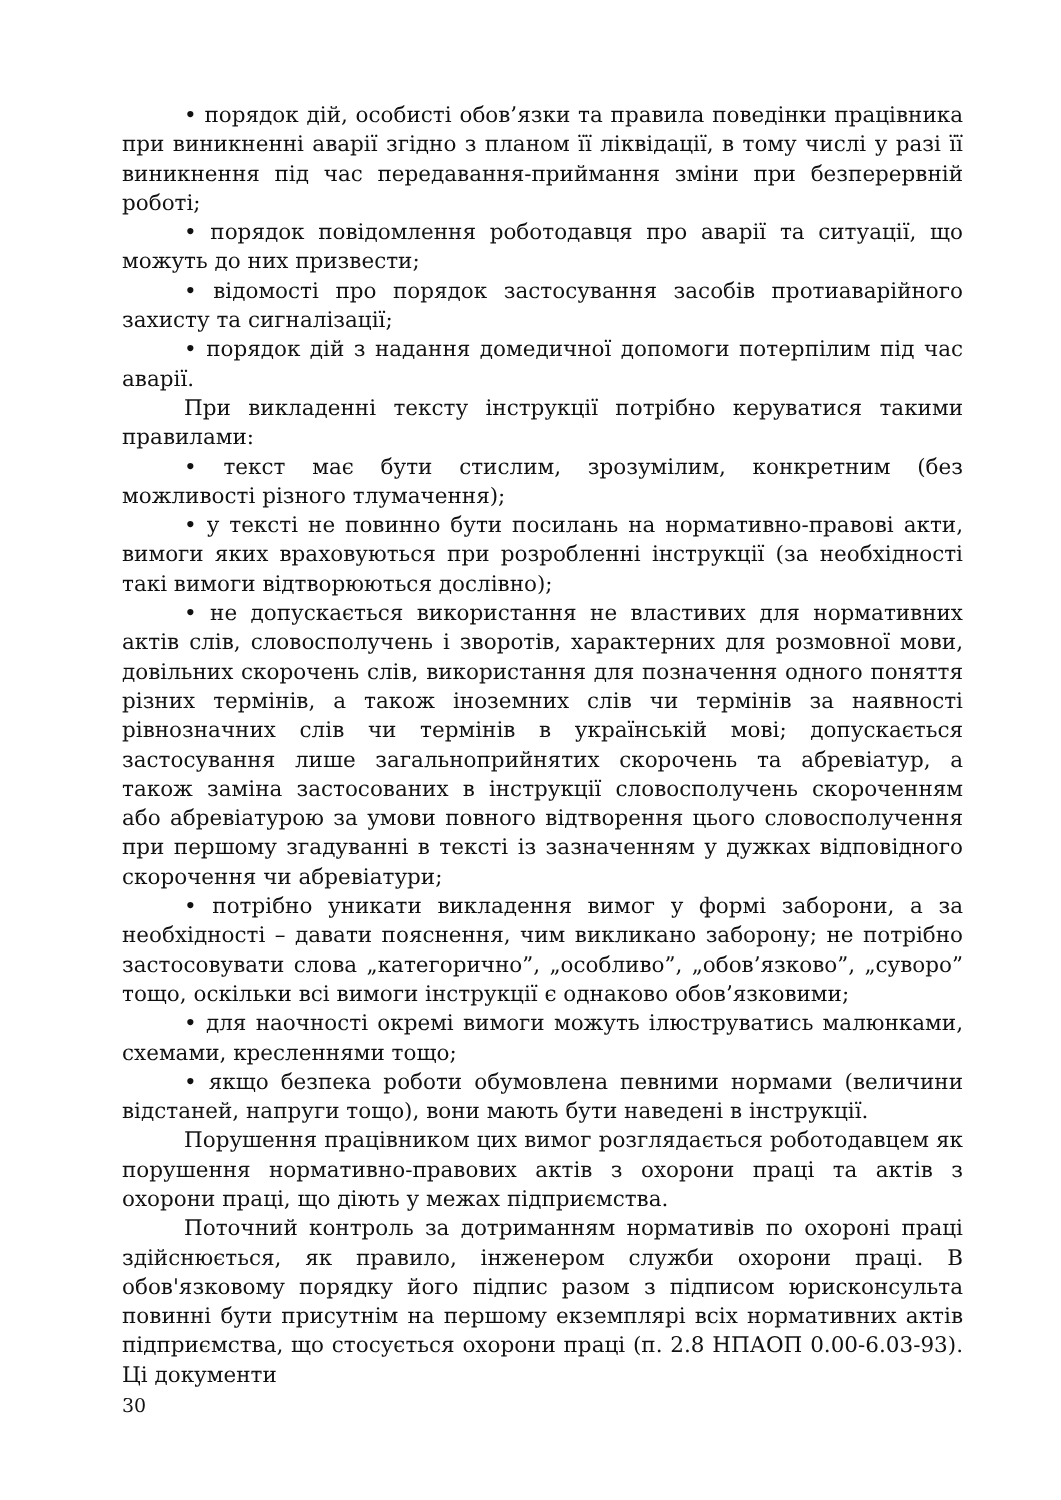• порядок дій, особисті обов’язки та правила поведінки працівника при виникненні аварії згідно з планом її ліквідації, в тому числі у разі її виникнення під час передавання-приймання зміни при безперервній роботі;
• порядок повідомлення роботодавця про аварії та ситуації, що можуть до них призвести;
• відомості про порядок застосування засобів протиаварійного захисту та сигналізації;
• порядок дій з надання домедичної допомоги потерпілим під час аварії.
При викладенні тексту інструкції потрібно керуватися такими правилами:
• текст має бути стислим, зрозумілим, конкретним (без можливості різного тлумачення);
• у тексті не повинно бути посилань на нормативно-правові акти, вимоги яких враховуються при розробленні інструкції (за необхідності такі вимоги відтворюються дослівно);
• не допускається використання не властивих для нормативних актів слів, словосполучень і зворотів, характерних для розмовної мови, довільних скорочень слів, використання для позначення одного поняття різних термінів, а також іноземних слів чи термінів за наявності рівнозначних слів чи термінів в українській мові; допускається застосування лише загальноприйнятих скорочень та абревіатур, а також заміна застосованих в інструкції словосполучень скороченням або абревіатурою за умови повного відтворення цього словосполучення при першому згадуванні в тексті із зазначенням у дужках відповідного скорочення чи абревіатури;
• потрібно уникати викладення вимог у формі заборони, а за необхідності – давати пояснення, чим викликано заборону; не потрібно застосовувати слова „категорично”, „особливо”, „обов’язково”, „суворо” тощо, оскільки всі вимоги інструкції є однаково обов’язковими;
• для наочності окремі вимоги можуть ілюструватись малюнками, схемами, кресленнями тощо;
• якщо безпека роботи обумовлена певними нормами (величини відстаней, напруги тощо), вони мають бути наведені в інструкції.
Порушення працівником цих вимог розглядається роботодавцем як порушення нормативно-правових актів з охорони праці та актів з охорони праці, що діють у межах підприємства.
Поточний контроль за дотриманням нормативів по охороні праці здійснюється, як правило, інженером служби охорони праці. В обов'язковому порядку його підпис разом з підписом юрисконсульта повинні бути присутнім на першому екземплярі всіх нормативних актів підприємства, що стосується охорони праці (п. 2.8 НПАОП 0.00-6.03-93). Ці документи
30